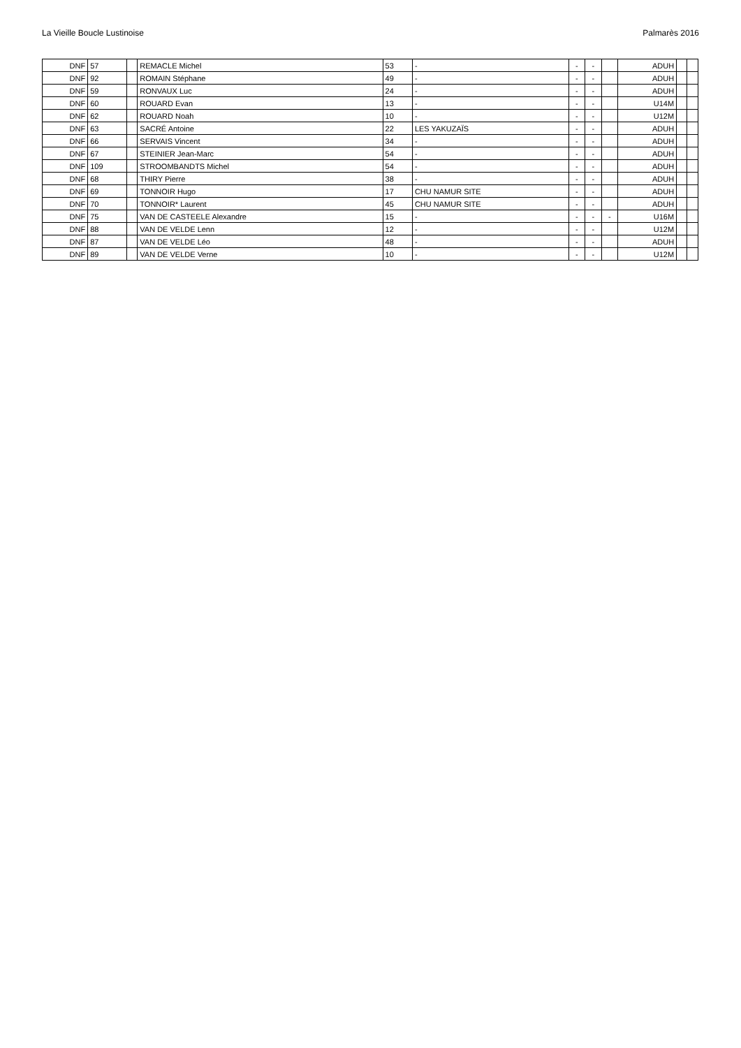La Vieille Boucle Lustinoise Palmarès 2016
| DNF | 57 | | REMACLE Michel | 53 | - | - | - | | ADUH | | |
| DNF | 92 | | ROMAIN Stéphane | 49 | - | - | - | | ADUH | | |
| DNF | 59 | | RONVAUX Luc | 24 | - | - | - | | ADUH | | |
| DNF | 60 | | ROUARD Evan | 13 | - | - | - | | U14M | | |
| DNF | 62 | | ROUARD Noah | 10 | - | - | - | | U12M | | |
| DNF | 63 | | SACRÉ Antoine | 22 | LES YAKUZAÏS | - | - | | ADUH | | |
| DNF | 66 | | SERVAIS Vincent | 34 | - | - | - | | ADUH | | |
| DNF | 67 | | STEINIER Jean-Marc | 54 | - | - | - | | ADUH | | |
| DNF | 109 | | STROOMBANDTS Michel | 54 | - | - | - | | ADUH | | |
| DNF | 68 | | THIRY Pierre | 38 | - | - | - | | ADUH | | |
| DNF | 69 | | TONNOIR Hugo | 17 | CHU NAMUR SITE | - | - | | ADUH | | |
| DNF | 70 | | TONNOIR* Laurent | 45 | CHU NAMUR SITE | - | - | | ADUH | | |
| DNF | 75 | | VAN DE CASTEELE Alexandre | 15 | - | - | - | - | U16M | | |
| DNF | 88 | | VAN DE VELDE Lenn | 12 | - | - | - | | U12M | | |
| DNF | 87 | | VAN DE VELDE Léo | 48 | - | - | - | | ADUH | | |
| DNF | 89 | | VAN DE VELDE Verne | 10 | - | - | - | | U12M | | |